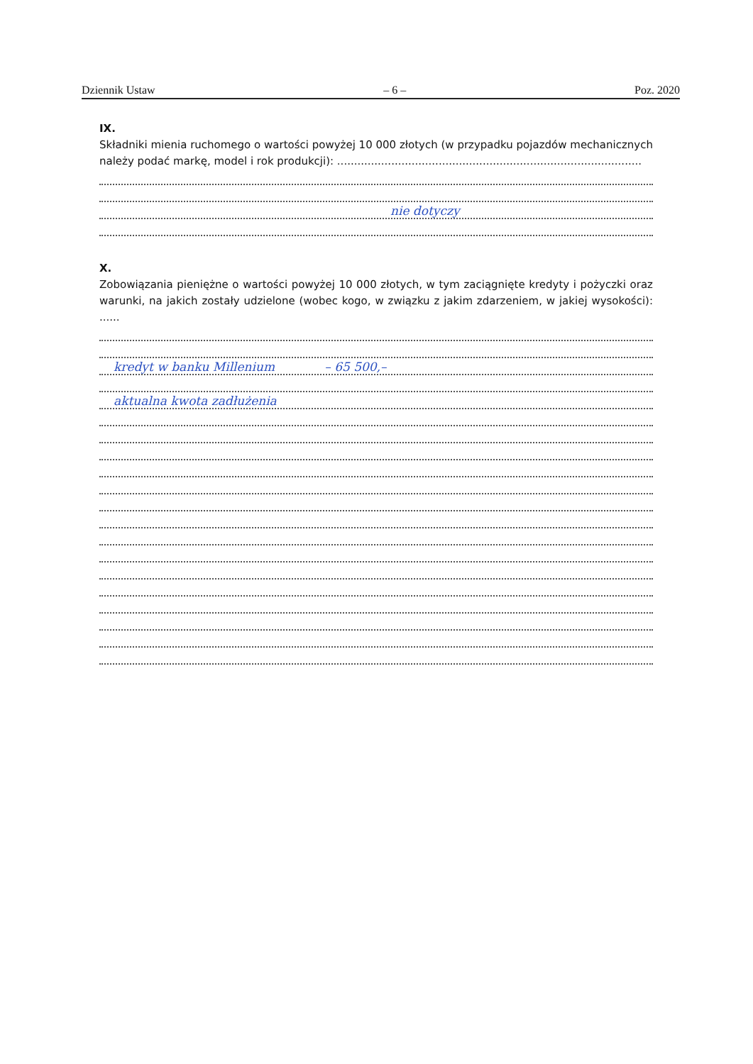Dziennik Ustaw – 6 – Poz. 2020
IX.
Składniki mienia ruchomego o wartości powyżej 10 000 złotych (w przypadku pojazdów mechanicznych należy podać markę, model i rok produkcji): ..........................................................................................
nie dotyczy
X.
Zobowiązania pieniężne o wartości powyżej 10 000 złotych, w tym zaciągnięte kredyty i pożyczki oraz warunki, na jakich zostały udzielone (wobec kogo, w związku z jakim zdarzeniem, w jakiej wysokości): ......
kredyt w banku Millenium – 65 500,–
aktualna kwota zadłużenia